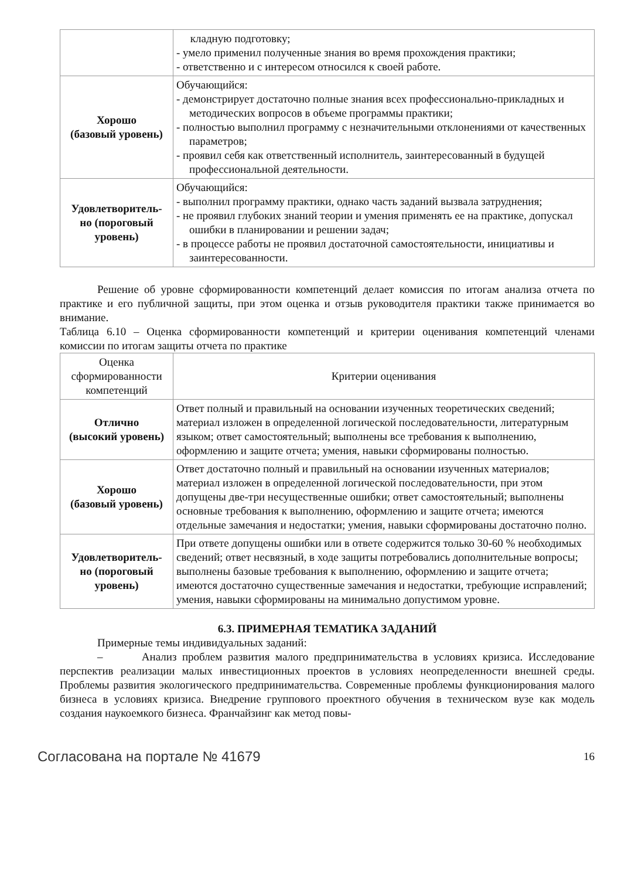| | кладную подготовку; - умело применил полученные знания во время прохождения практики; - ответственно и с интересом относился к своей работе. |
| Хорошо (базовый уровень) | Обучающийся: - демонстрирует достаточно полные знания всех профессионально-приклад­ных и методических вопросов в объеме программы практики; - полностью выполнил программу с незначительными отклонениями от ка­чественных параметров; - проявил себя как ответственный исполнитель, заинтересованный в буду­щей профессиональной деятельности. |
| Удовлетворитель- но (пороговый уровень) | Обучающийся: - выполнил программу практики, однако часть заданий вызвала затрудне­ния; - не проявил глубоких знаний теории и умения применять ее на практике, допускал ошибки в планировании и решении задач; - в процессе работы не проявил достаточной самостоятельности, инициати­вы и заинтересованности. |
Решение об уровне сформированности компетенций делает комиссия по итогам анализа от­чета по практике и его публичной защиты, при этом оценка и отзыв руководителя практики также принимается во внимание.
Таблица 6.10 – Оценка сформированности компетенций и критерии оценивания компетенций чле­нами комиссии по итогам защиты отчета по практике
| Оценка сформированности компетенций | Критерии оценивания |
| --- | --- |
| Отлично (высокий уро­вень) | Ответ полный и правильный на основании изученных теоретических сведе­ний; материал изложен в определенной логической последовательности, ли­тературным языком; ответ самостоятельный; выполнены все требования к выполнению, оформлению и защите отчета; умения, навыки сформированы полностью. |
| Хорошо (базовый уровень) | Ответ достаточно полный и правильный на основании изученных материа­лов; материал изложен в определенной логической последовательности, при этом допущены две-три несущественные ошибки; ответ самостоятельный; выполнены основные требования к выполнению, оформлению и защите от­чета; имеются отдельные замечания и недостатки; умения, навыки сфор­мированы достаточно полно. |
| Удовлетворитель- но (пороговый уровень) | При ответе допущены ошибки или в ответе содержится только 30-60 % необ­ходимых сведений; ответ несвязный, в ходе защиты потребовались дополни­тельные вопросы; выполнены базовые требования к выполнению, оформле­нию и защите отчета; имеются достаточно существенные замечания и недо­статки, требующие исправлений; умения, навыки сформированы на мини­мально допустимом уровне. |
6.3. ПРИМЕРНАЯ ТЕМАТИКА ЗАДАНИЙ
Примерные темы индивидуальных заданий:
– Анализ проблем развития малого предпринимательства в условиях кризиса. Иссле­дование перспектив реализации малых инвестиционных проектов в условиях неопределенности внешней среды. Проблемы развития экологического предпринимательства. Современные пробле­мы функционирования малого бизнеса в условиях кризиса. Внедрение группового проектного обу­чения в техническом вузе как модель создания наукоемкого бизнеса. Франчайзинг как метод повы-
Согласована на портале № 41679 16